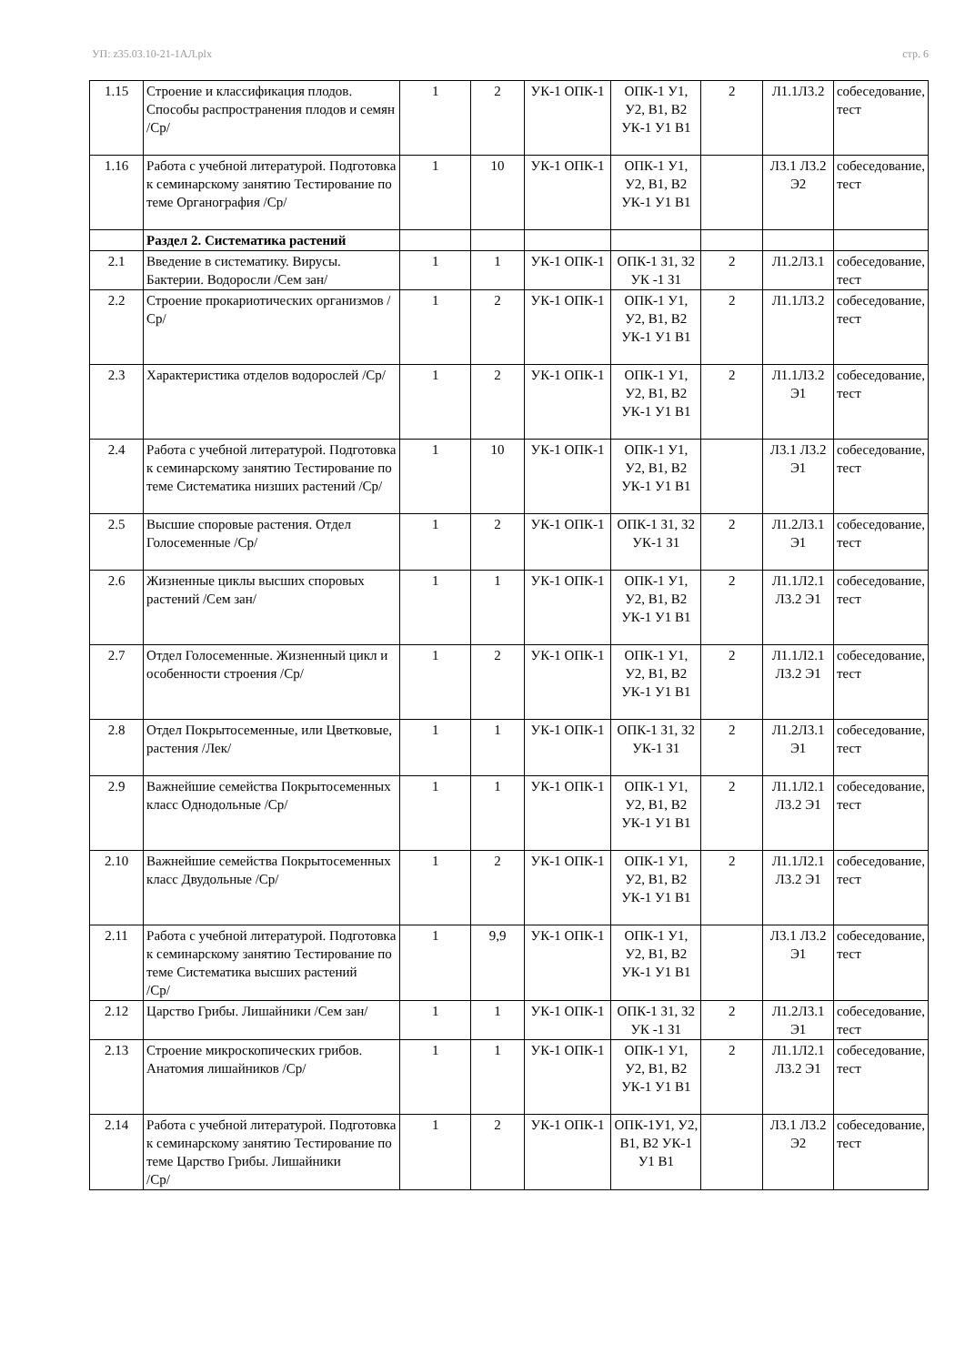УП: z35.03.10-21-1АЛ.plx стр. 6
| 1.15 | Строение и классификация плодов. Способы распространения плодов и семян /Ср/ | 1 | 2 | УК-1 ОПК-1 | ОПК-1 У1, У2, В1, В2 УК-1 У1 В1 | 2 | Л1.1Л3.2 | собеседование, тест |
| 1.16 | Работа с учебной литературой. Подготовка к семинарскому занятию Тестирование по теме Органография /Ср/ | 1 | 10 | УК-1 ОПК-1 | ОПК-1 У1, У2, В1, В2 УК-1 У1 В1 | | Л3.1 Л3.2 Э2 | собеседование, тест |
| | Раздел 2. Систематика растений | | | | | | | |
| 2.1 | Введение в систематику. Вирусы. Бактерии. Водоросли /Сем зан/ | 1 | 1 | УК-1 ОПК-1 | ОПК-1 З1, З2 УК -1 З1 | 2 | Л1.2Л3.1 | собеседование, тест |
| 2.2 | Строение прокариотических организмов /Ср/ | 1 | 2 | УК-1 ОПК-1 | ОПК-1 У1, У2, В1, В2 УК-1 У1 В1 | 2 | Л1.1Л3.2 | собеседование, тест |
| 2.3 | Характеристика отделов водорослей /Ср/ | 1 | 2 | УК-1 ОПК-1 | ОПК-1 У1, У2, В1, В2 УК-1 У1 В1 | 2 | Л1.1Л3.2 Э1 | собеседование, тест |
| 2.4 | Работа с учебной литературой. Подготовка к семинарскому занятию Тестирование по теме Систематика низших растений /Ср/ | 1 | 10 | УК-1 ОПК-1 | ОПК-1 У1, У2, В1, В2 УК-1 У1 В1 | | Л3.1 Л3.2 Э1 | собеседование, тест |
| 2.5 | Высшие споровые растения. Отдел Голосеменные /Ср/ | 1 | 2 | УК-1 ОПК-1 | ОПК-1 З1, З2 УК-1 З1 | 2 | Л1.2Л3.1 Э1 | собеседование, тест |
| 2.6 | Жизненные циклы высших споровых растений /Сем зан/ | 1 | 1 | УК-1 ОПК-1 | ОПК-1 У1, У2, В1, В2 УК-1 У1 В1 | 2 | Л1.1Л2.1 Л3.2 Э1 | собеседование, тест |
| 2.7 | Отдел Голосеменные. Жизненный цикл и особенности строения /Ср/ | 1 | 2 | УК-1 ОПК-1 | ОПК-1 У1, У2, В1, В2 УК-1 У1 В1 | 2 | Л1.1Л2.1 Л3.2 Э1 | собеседование, тест |
| 2.8 | Отдел Покрытосеменные, или Цветковые, растения /Лек/ | 1 | 1 | УК-1 ОПК-1 | ОПК-1 З1, З2 УК-1 З1 | 2 | Л1.2Л3.1 Э1 | собеседование, тест |
| 2.9 | Важнейшие семейства Покрытосеменных класс Однодольные /Ср/ | 1 | 1 | УК-1 ОПК-1 | ОПК-1 У1, У2, В1, В2 УК-1 У1 В1 | 2 | Л1.1Л2.1 Л3.2 Э1 | собеседование, тест |
| 2.10 | Важнейшие семейства Покрытосеменных класс Двудольные /Ср/ | 1 | 2 | УК-1 ОПК-1 | ОПК-1 У1, У2, В1, В2 УК-1 У1 В1 | 2 | Л1.1Л2.1 Л3.2 Э1 | собеседование, тест |
| 2.11 | Работа с учебной литературой. Подготовка к семинарскому занятию Тестирование по теме Систематика высших растений /Ср/ | 1 | 9,9 | УК-1 ОПК-1 | ОПК-1 У1, У2, В1, В2 УК-1 У1 В1 | | Л3.1 Л3.2 Э1 | собеседование, тест |
| 2.12 | Царство Грибы. Лишайники /Сем зан/ | 1 | 1 | УК-1 ОПК-1 | ОПК-1 З1, З2 УК -1 З1 | 2 | Л1.2Л3.1 Э1 | собеседование, тест |
| 2.13 | Строение микроскопических грибов. Анатомия лишайников /Ср/ | 1 | 1 | УК-1 ОПК-1 | ОПК-1 У1, У2, В1, В2 УК-1 У1 В1 | 2 | Л1.1Л2.1 Л3.2 Э1 | собеседование, тест |
| 2.14 | Работа с учебной литературой. Подготовка к семинарскому занятию Тестирование по теме Царство Грибы. Лишайники /Ср/ | 1 | 2 | УК-1 ОПК-1 | ОПК-1У1, У2, В1, В2 УК-1 У1 В1 | | Л3.1 Л3.2 Э2 | собеседование, тест |